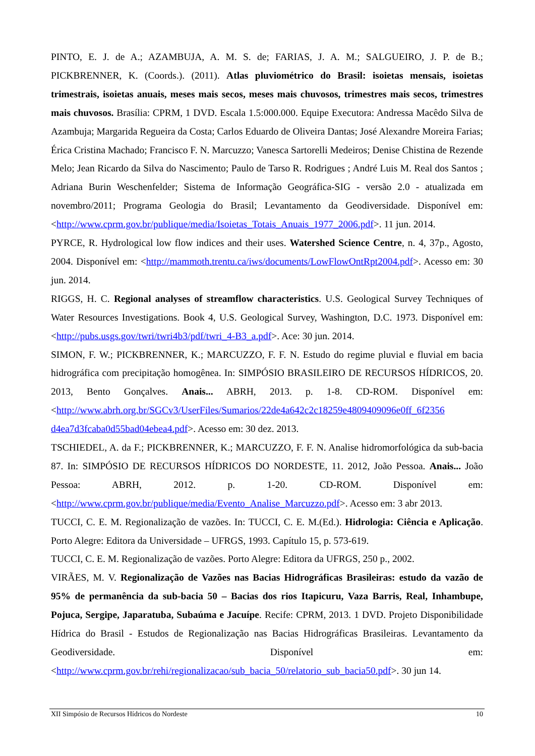PINTO, E. J. de A.; AZAMBUJA, A. M. S. de; FARIAS, J. A. M.; SALGUEIRO, J. P. de B.; PICKBRENNER, K. (Coords.). (2011). Atlas pluviométrico do Brasil: isoietas mensais, isoietas trimestrais, isoietas anuais, meses mais secos, meses mais chuvosos, trimestres mais secos, trimestres mais chuvosos. Brasília: CPRM, 1 DVD. Escala 1.5:000.000. Equipe Executora: Andressa Macêdo Silva de Azambuja; Margarida Regueira da Costa; Carlos Eduardo de Oliveira Dantas; José Alexandre Moreira Farias; Érica Cristina Machado; Francisco F. N. Marcuzzo; Vanesca Sartorelli Medeiros; Denise Chistina de Rezende Melo; Jean Ricardo da Silva do Nascimento; Paulo de Tarso R. Rodrigues ; André Luis M. Real dos Santos ; Adriana Burin Weschenfelder; Sistema de Informação Geográfica-SIG - versão 2.0 - atualizada em novembro/2011; Programa Geologia do Brasil; Levantamento da Geodiversidade. Disponível em: <http://www.cprm.gov.br/publique/media/Isoietas_Totais_Anuais_1977_2006.pdf>. 11 jun. 2014.
PYRCE, R. Hydrological low flow indices and their uses. Watershed Science Centre, n. 4, 37p., Agosto, 2004. Disponível em: <http://mammoth.trentu.ca/iws/documents/LowFlowOntRpt2004.pdf>. Acesso em: 30 jun. 2014.
RIGGS, H. C. Regional analyses of streamflow characteristics. U.S. Geological Survey Techniques of Water Resources Investigations. Book 4, U.S. Geological Survey, Washington, D.C. 1973. Disponível em: <http://pubs.usgs.gov/twri/twri4b3/pdf/twri_4-B3_a.pdf>. Ace: 30 jun. 2014.
SIMON, F. W.; PICKBRENNER, K.; MARCUZZO, F. F. N. Estudo do regime pluvial e fluvial em bacia hidrográfica com precipitação homogênea. In: SIMPÓSIO BRASILEIRO DE RECURSOS HÍDRICOS, 20. 2013, Bento Gonçalves. Anais... ABRH, 2013. p. 1-8. CD-ROM. Disponível em: <http://www.abrh.org.br/SGCv3/UserFiles/Sumarios/22de4a642c2c18259e4809409096e0ff_6f2356 d4ea7d3fcaba0d55bad04ebea4.pdf>. Acesso em: 30 dez. 2013.
TSCHIEDEL, A. da F.; PICKBRENNER, K.; MARCUZZO, F. F. N. Analise hidromorfológica da sub-bacia 87. In: SIMPÓSIO DE RECURSOS HÍDRICOS DO NORDESTE, 11. 2012, João Pessoa. Anais... João Pessoa: ABRH, 2012. p. 1-20. CD-ROM. Disponível em: <http://www.cprm.gov.br/publique/media/Evento_Analise_Marcuzzo.pdf>. Acesso em: 3 abr 2013.
TUCCI, C. E. M. Regionalização de vazões. In: TUCCI, C. E. M.(Ed.). Hidrologia: Ciência e Aplicação. Porto Alegre: Editora da Universidade – UFRGS, 1993. Capítulo 15, p. 573-619.
TUCCI, C. E. M. Regionalização de vazões. Porto Alegre: Editora da UFRGS, 250 p., 2002.
VIRÃES, M. V. Regionalização de Vazões nas Bacias Hidrográficas Brasileiras: estudo da vazão de 95% de permanência da sub-bacia 50 – Bacias dos rios Itapicuru, Vaza Barris, Real, Inhambupe, Pojuca, Sergipe, Japaratuba, Subaúma e Jacuípe. Recife: CPRM, 2013. 1 DVD. Projeto Disponibilidade Hídrica do Brasil - Estudos de Regionalização nas Bacias Hidrográficas Brasileiras. Levantamento da Geodiversidade. Disponível em: <http://www.cprm.gov.br/rehi/regionalizacao/sub_bacia_50/relatorio_sub_bacia50.pdf>. 30 jun 14.
XII Simpósio de Recursos Hídricos do Nordeste 10